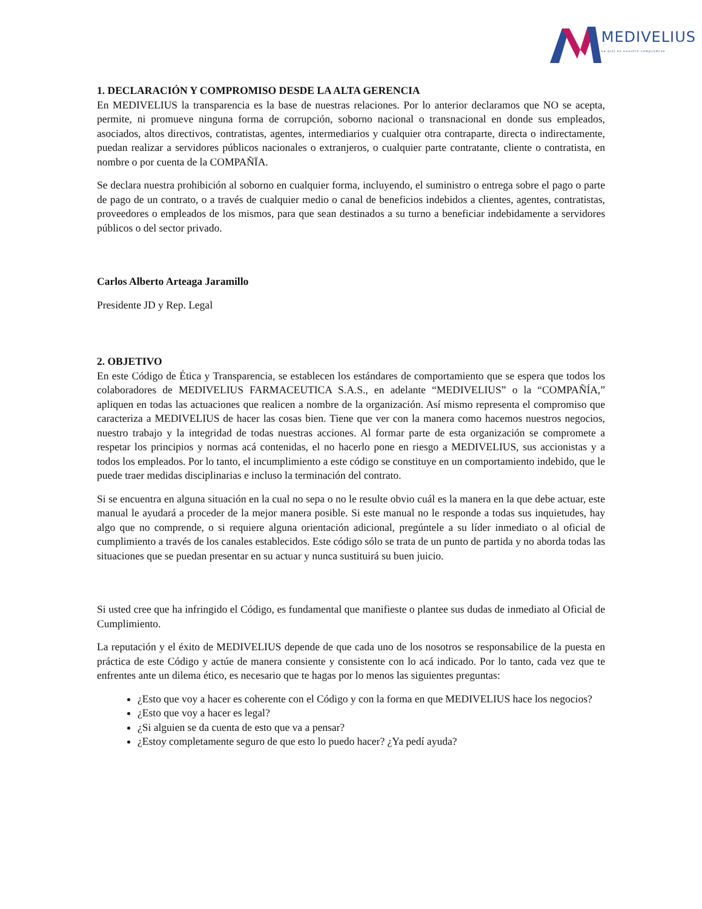MEDIVELIUS
La piel es nuestro compromiso
1. DECLARACIÓN Y COMPROMISO DESDE LA ALTA GERENCIA
En MEDIVELIUS la transparencia es la base de nuestras relaciones. Por lo anterior declaramos que NO se acepta, permite, ni promueve ninguna forma de corrupción, soborno nacional o transnacional en donde sus empleados, asociados, altos directivos, contratistas, agentes, intermediarios y cualquier otra contraparte, directa o indirectamente, puedan realizar a servidores públicos nacionales o extranjeros, o cualquier parte contratante, cliente o contratista, en nombre o por cuenta de la COMPAÑÏA.
Se declara nuestra prohibición al soborno en cualquier forma, incluyendo, el suministro o entrega sobre el pago o parte de pago de un contrato, o a través de cualquier medio o canal de beneficios indebidos a clientes, agentes, contratistas, proveedores o empleados de los mismos, para que sean destinados a su turno a beneficiar indebidamente a servidores públicos o del sector privado.
Carlos Alberto Arteaga Jaramillo
Presidente JD y Rep. Legal
2. OBJETIVO
En este Código de Ética y Transparencia, se establecen los estándares de comportamiento que se espera que todos los colaboradores de MEDIVELIUS FARMACEUTICA S.A.S., en adelante “MEDIVELIUS” o la “COMPAÑÍA,” apliquen en todas las actuaciones que realicen a nombre de la organización. Así mismo representa el compromiso que caracteriza a MEDIVELIUS de hacer las cosas bien. Tiene que ver con la manera como hacemos nuestros negocios, nuestro trabajo y la integridad de todas nuestras acciones. Al formar parte de esta organización se compromete a respetar los principios y normas acá contenidas, el no hacerlo pone en riesgo a MEDIVELIUS, sus accionistas y a todos los empleados. Por lo tanto, el incumplimiento a este código se constituye en un comportamiento indebido, que le puede traer medidas disciplinarias e incluso la terminación del contrato.
Si se encuentra en alguna situación en la cual no sepa o no le resulte obvio cuál es la manera en la que debe actuar, este manual le ayudará a proceder de la mejor manera posible. Si este manual no le responde a todas sus inquietudes, hay algo que no comprende, o si requiere alguna orientación adicional, pregúntele a su líder inmediato o al oficial de cumplimiento a través de los canales establecidos. Este código sólo se trata de un punto de partida y no aborda todas las situaciones que se puedan presentar en su actuar y nunca sustituirá su buen juicio.
Si usted cree que ha infringido el Código, es fundamental que manifieste o plantee sus dudas de inmediato al Oficial de Cumplimiento.
La reputación y el éxito de MEDIVELIUS depende de que cada uno de los nosotros se responsabilice de la puesta en práctica de este Código y actúe de manera consiente y consistente con lo acá indicado. Por lo tanto, cada vez que te enfrentes ante un dilema ético, es necesario que te hagas por lo menos las siguientes preguntas:
¿Esto que voy a hacer es coherente con el Código y con la forma en que MEDIVELIUS hace los negocios?
¿Esto que voy a hacer es legal?
¿Si alguien se da cuenta de esto que va a pensar?
¿Estoy completamente seguro de que esto lo puedo hacer? ¿Ya pedí ayuda?